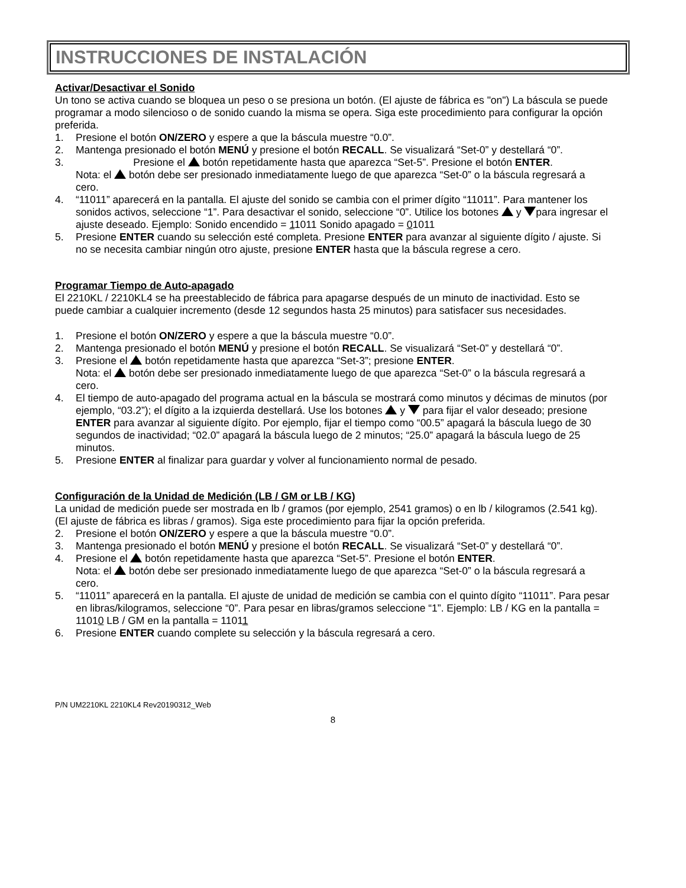INSTRUCCIONES DE INSTALACIÓN
Activar/Desactivar el Sonido
Un tono se activa cuando se bloquea un peso o se presiona un botón. (El ajuste de fábrica es "on") La báscula se puede programar a modo silencioso o de sonido cuando la misma se opera. Siga este procedimiento para configurar la opción preferida.
1. Presione el botón ON/ZERO y espere a que la báscula muestre “0.0”.
2. Mantenga presionado el botón MENÚ y presione el botón RECALL. Se visualizará “Set-0” y destellará “0”.
3. Presione el botón repetidamente hasta que aparezca “Set-5”. Presione el botón ENTER.
Nota: el botón debe ser presionado inmediatamente luego de que aparezca “Set-0” o la báscula regresará a cero.
4. “11011” aparecerá en la pantalla. El ajuste del sonido se cambia con el primer dígito “11011”. Para mantener los sonidos activos, seleccione “1”. Para desactivar el sonido, seleccione “0”. Utilice los botones y para ingresar el ajuste deseado. Ejemplo: Sonido encendido = 11011 Sonido apagado = 01011
5. Presione ENTER cuando su selección esté completa. Presione ENTER para avanzar al siguiente dígito / ajuste. Si no se necesita cambiar ningún otro ajuste, presione ENTER hasta que la báscula regrese a cero.
Programar Tiempo de Auto-apagado
El 2210KL / 2210KL4 se ha preestablecido de fábrica para apagarse después de un minuto de inactividad. Esto se puede cambiar a cualquier incremento (desde 12 segundos hasta 25 minutos) para satisfacer sus necesidades.
1. Presione el botón ON/ZERO y espere a que la báscula muestre “0.0”.
2. Mantenga presionado el botón MENÚ y presione el botón RECALL. Se visualizará “Set-0” y destellará “0”.
3. Presione el botón repetidamente hasta que aparezca “Set-3”; presione ENTER.
Nota: el botón debe ser presionado inmediatamente luego de que aparezca “Set-0” o la báscula regresará a cero.
4. El tiempo de auto-apagado del programa actual en la báscula se mostrará como minutos y décimas de minutos (por ejemplo, “03.2”); el dígito a la izquierda destellará. Use los botones y para fijar el valor deseado; presione ENTER para avanzar al siguiente dígito. Por ejemplo, fijar el tiempo como “00.5” apagará la báscula luego de 30 segundos de inactividad; “02.0” apagará la báscula luego de 2 minutos; “25.0” apagará la báscula luego de 25 minutos.
5. Presione ENTER al finalizar para guardar y volver al funcionamiento normal de pesado.
Configuración de la Unidad de Medición (LB / GM or LB / KG)
La unidad de medición puede ser mostrada en lb / gramos (por ejemplo, 2541 gramos) o en lb / kilogramos (2.541 kg). (El ajuste de fábrica es libras / gramos). Siga este procedimiento para fijar la opción preferida.
2. Presione el botón ON/ZERO y espere a que la báscula muestre “0.0”.
3. Mantenga presionado el botón MENÚ y presione el botón RECALL. Se visualizará “Set-0” y destellará “0”.
4. Presione el botón repetidamente hasta que aparezca “Set-5”. Presione el botón ENTER.
Nota: el botón debe ser presionado inmediatamente luego de que aparezca “Set-0” o la báscula regresará a cero.
5. “11011” aparecerá en la pantalla. El ajuste de unidad de medición se cambia con el quinto dígito “11011”. Para pesar en libras/kilogramos, seleccione “0”. Para pesar en libras/gramos seleccione “1”. Ejemplo: LB / KG en la pantalla = 11010 LB / GM en la pantalla = 11011
6. Presione ENTER cuando complete su selección y la báscula regresará a cero.
P/N UM2210KL 2210KL4 Rev20190312_Web
8